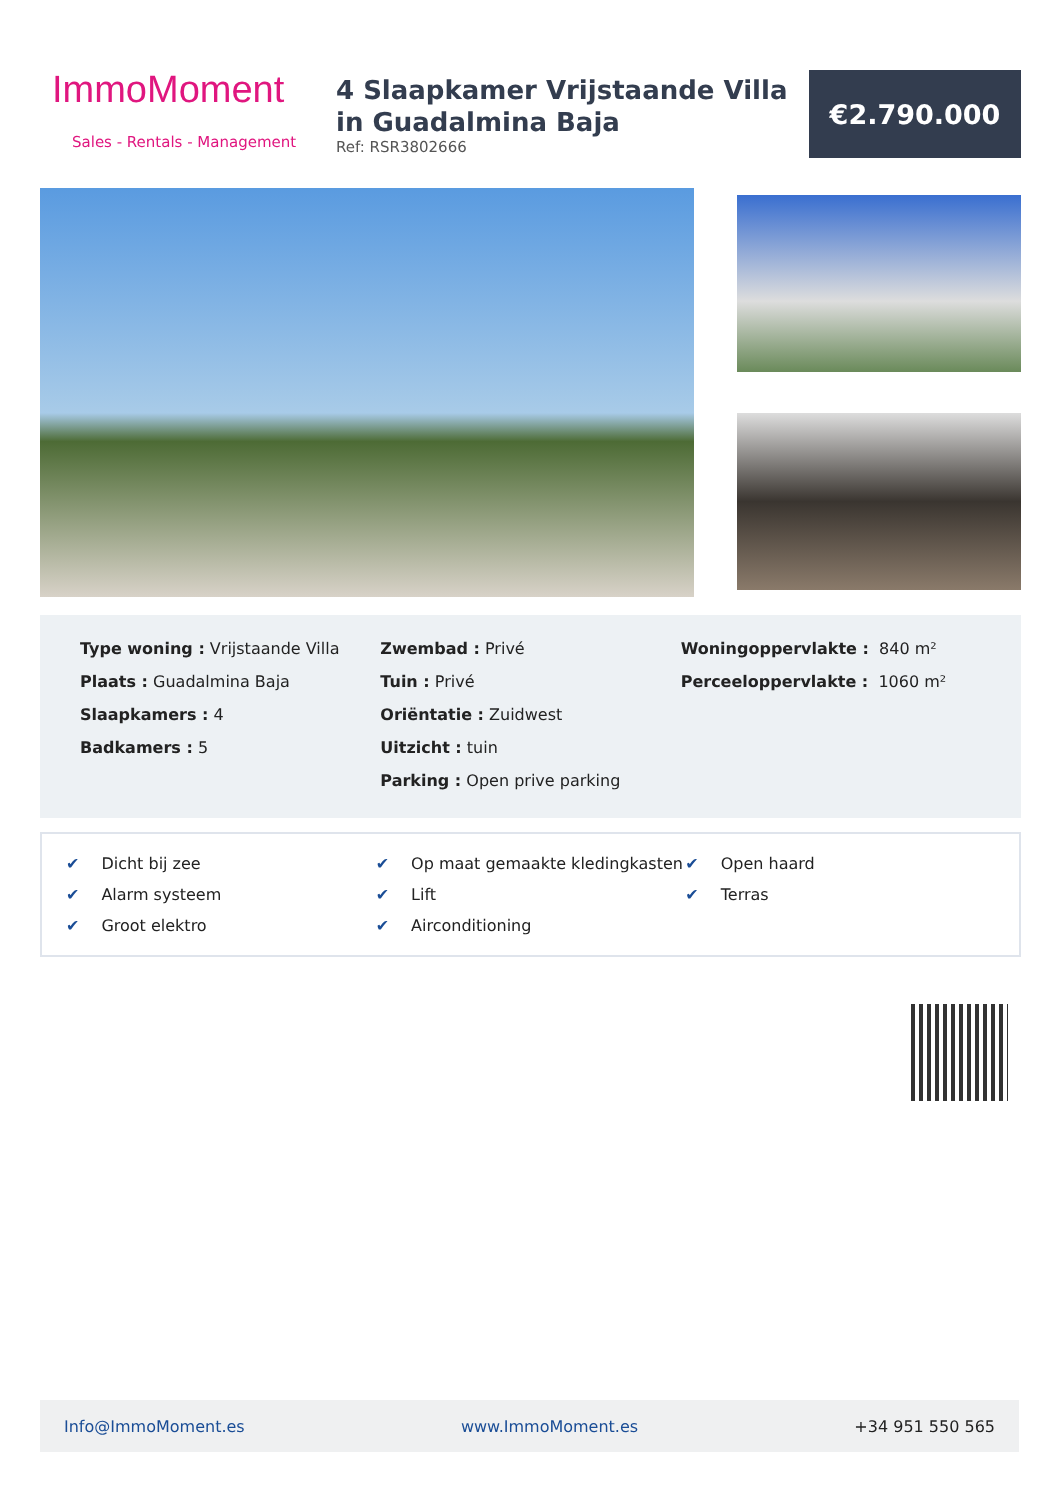ImmoMoment
Sales - Rentals - Management
4 Slaapkamer Vrijstaande Villa in Guadalmina Baja
Ref: RSR3802666
€2.790.000
Type woning : Vrijstaande Villa
Plaats : Guadalmina Baja
Slaapkamers : 4
Badkamers : 5
Zwembad : Privé
Tuin : Privé
Oriëntatie : Zuidwest
Uitzicht : tuin
Parking : Open prive parking
Woningoppervlakte : 840 m²
Perceeloppervlakte : 1060 m²
✔ Dicht bij zee
✔ Op maat gemaakte kledingkasten
✔ Open haard
✔ Alarm systeem
✔ Lift
✔ Terras
✔ Groot elektro
✔ Airconditioning
Info@ImmoMoment.es www.ImmoMoment.es +34 951 550 565